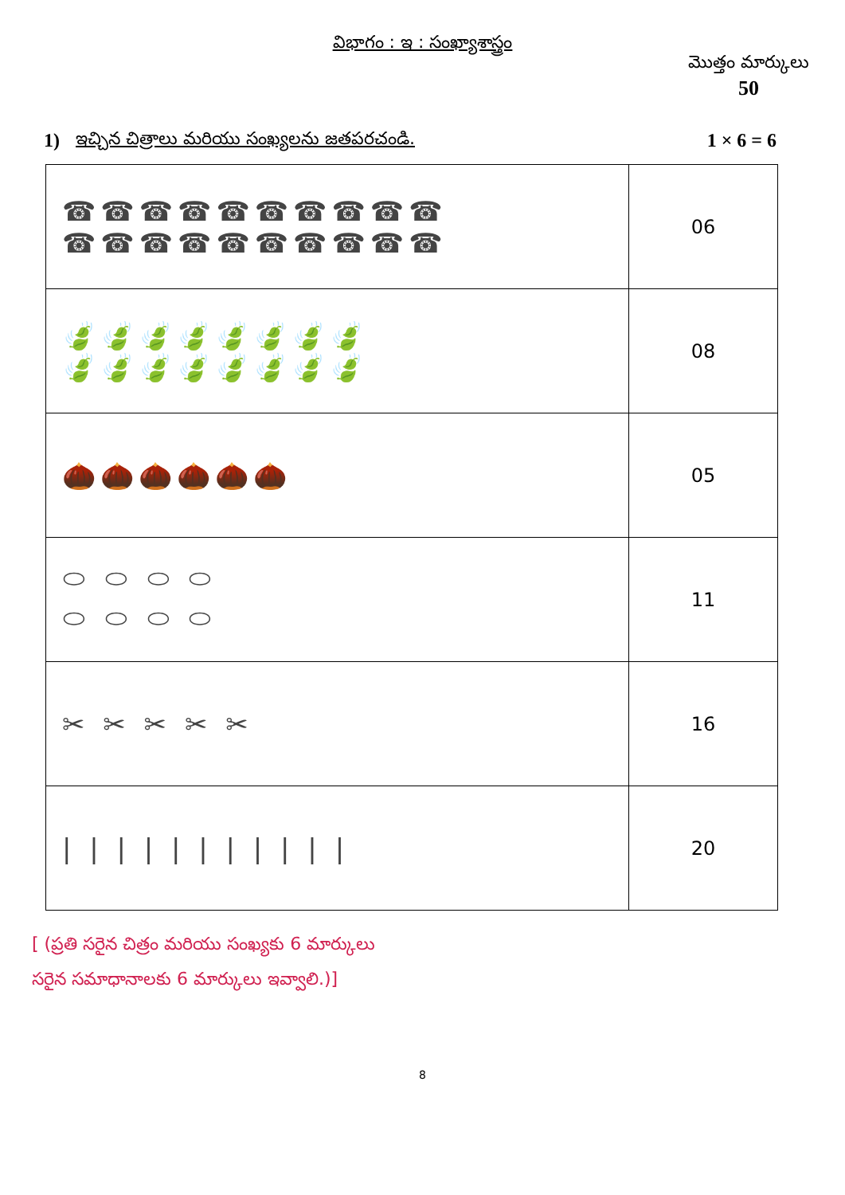విభాగం : ఇ : సంఖ్యాశాస్త్రం
మొత్తం మార్కులు
50
1) ఇచ్చిన చిత్రాలు మరియు సంఖ్యలను జతపరచండి. 1 × 6 = 6
| ☎☎☎☎☎☎☎☎☎☎ ☎☎☎☎☎☎☎☎☎☎ | 06 |
| 🍃🍃🍃🍃🍃🍃🍃🍃 🍃🍃🍃🍃🍃🍃🍃🍃 | 08 |
| 🌰🌰🌰🌰🌰🌰 | 05 |
| ⬭ ⬭ ⬭ ⬭ ⬭ ⬭ ⬭ ⬭ | 11 |
| ✂ ✂ ✂ ✂ ✂ | 16 |
| / / / / / / / / / / / | 20 |
[ (ప్రతి సరైన చిత్రం మరియు సంఖ్యకు 6 మార్కులు
సరైన సమాధానాలకు 6 మార్కులు ఇవ్వాలి.)]
8